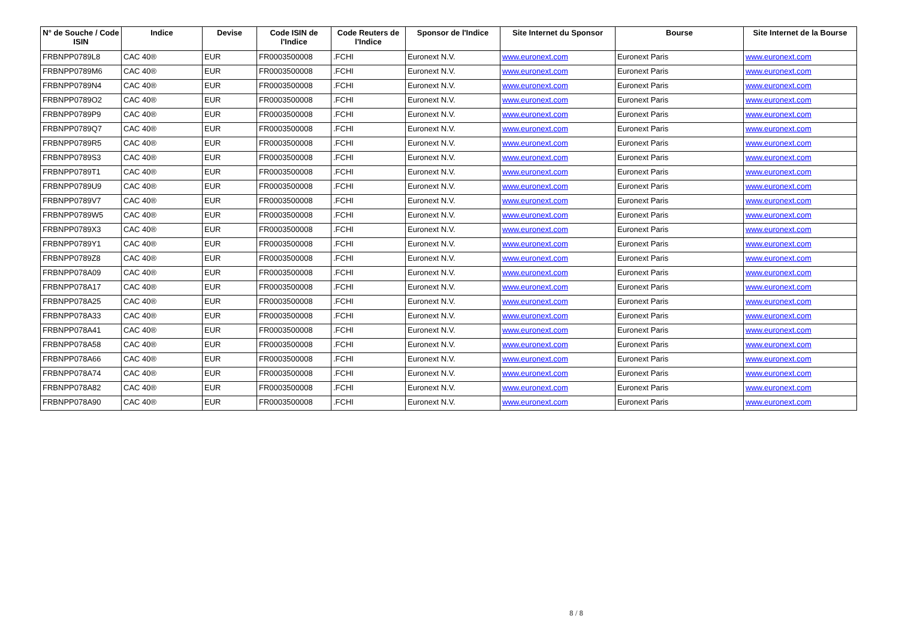| N° de Souche / Code ISIN | Indice | Devise | Code ISIN de l'Indice | Code Reuters de l'Indice | Sponsor de l'Indice | Site Internet du Sponsor | Bourse | Site Internet de la Bourse |
| --- | --- | --- | --- | --- | --- | --- | --- | --- |
| FRBNPP0789L8 | CAC 40® | EUR | FR0003500008 | .FCHI | Euronext N.V. | www.euronext.com | Euronext Paris | www.euronext.com |
| FRBNPP0789M6 | CAC 40® | EUR | FR0003500008 | .FCHI | Euronext N.V. | www.euronext.com | Euronext Paris | www.euronext.com |
| FRBNPP0789N4 | CAC 40® | EUR | FR0003500008 | .FCHI | Euronext N.V. | www.euronext.com | Euronext Paris | www.euronext.com |
| FRBNPP0789O2 | CAC 40® | EUR | FR0003500008 | .FCHI | Euronext N.V. | www.euronext.com | Euronext Paris | www.euronext.com |
| FRBNPP0789P9 | CAC 40® | EUR | FR0003500008 | .FCHI | Euronext N.V. | www.euronext.com | Euronext Paris | www.euronext.com |
| FRBNPP0789Q7 | CAC 40® | EUR | FR0003500008 | .FCHI | Euronext N.V. | www.euronext.com | Euronext Paris | www.euronext.com |
| FRBNPP0789R5 | CAC 40® | EUR | FR0003500008 | .FCHI | Euronext N.V. | www.euronext.com | Euronext Paris | www.euronext.com |
| FRBNPP0789S3 | CAC 40® | EUR | FR0003500008 | .FCHI | Euronext N.V. | www.euronext.com | Euronext Paris | www.euronext.com |
| FRBNPP0789T1 | CAC 40® | EUR | FR0003500008 | .FCHI | Euronext N.V. | www.euronext.com | Euronext Paris | www.euronext.com |
| FRBNPP0789U9 | CAC 40® | EUR | FR0003500008 | .FCHI | Euronext N.V. | www.euronext.com | Euronext Paris | www.euronext.com |
| FRBNPP0789V7 | CAC 40® | EUR | FR0003500008 | .FCHI | Euronext N.V. | www.euronext.com | Euronext Paris | www.euronext.com |
| FRBNPP0789W5 | CAC 40® | EUR | FR0003500008 | .FCHI | Euronext N.V. | www.euronext.com | Euronext Paris | www.euronext.com |
| FRBNPP0789X3 | CAC 40® | EUR | FR0003500008 | .FCHI | Euronext N.V. | www.euronext.com | Euronext Paris | www.euronext.com |
| FRBNPP0789Y1 | CAC 40® | EUR | FR0003500008 | .FCHI | Euronext N.V. | www.euronext.com | Euronext Paris | www.euronext.com |
| FRBNPP0789Z8 | CAC 40® | EUR | FR0003500008 | .FCHI | Euronext N.V. | www.euronext.com | Euronext Paris | www.euronext.com |
| FRBNPP078A09 | CAC 40® | EUR | FR0003500008 | .FCHI | Euronext N.V. | www.euronext.com | Euronext Paris | www.euronext.com |
| FRBNPP078A17 | CAC 40® | EUR | FR0003500008 | .FCHI | Euronext N.V. | www.euronext.com | Euronext Paris | www.euronext.com |
| FRBNPP078A25 | CAC 40® | EUR | FR0003500008 | .FCHI | Euronext N.V. | www.euronext.com | Euronext Paris | www.euronext.com |
| FRBNPP078A33 | CAC 40® | EUR | FR0003500008 | .FCHI | Euronext N.V. | www.euronext.com | Euronext Paris | www.euronext.com |
| FRBNPP078A41 | CAC 40® | EUR | FR0003500008 | .FCHI | Euronext N.V. | www.euronext.com | Euronext Paris | www.euronext.com |
| FRBNPP078A58 | CAC 40® | EUR | FR0003500008 | .FCHI | Euronext N.V. | www.euronext.com | Euronext Paris | www.euronext.com |
| FRBNPP078A66 | CAC 40® | EUR | FR0003500008 | .FCHI | Euronext N.V. | www.euronext.com | Euronext Paris | www.euronext.com |
| FRBNPP078A74 | CAC 40® | EUR | FR0003500008 | .FCHI | Euronext N.V. | www.euronext.com | Euronext Paris | www.euronext.com |
| FRBNPP078A82 | CAC 40® | EUR | FR0003500008 | .FCHI | Euronext N.V. | www.euronext.com | Euronext Paris | www.euronext.com |
| FRBNPP078A90 | CAC 40® | EUR | FR0003500008 | .FCHI | Euronext N.V. | www.euronext.com | Euronext Paris | www.euronext.com |
8 / 8